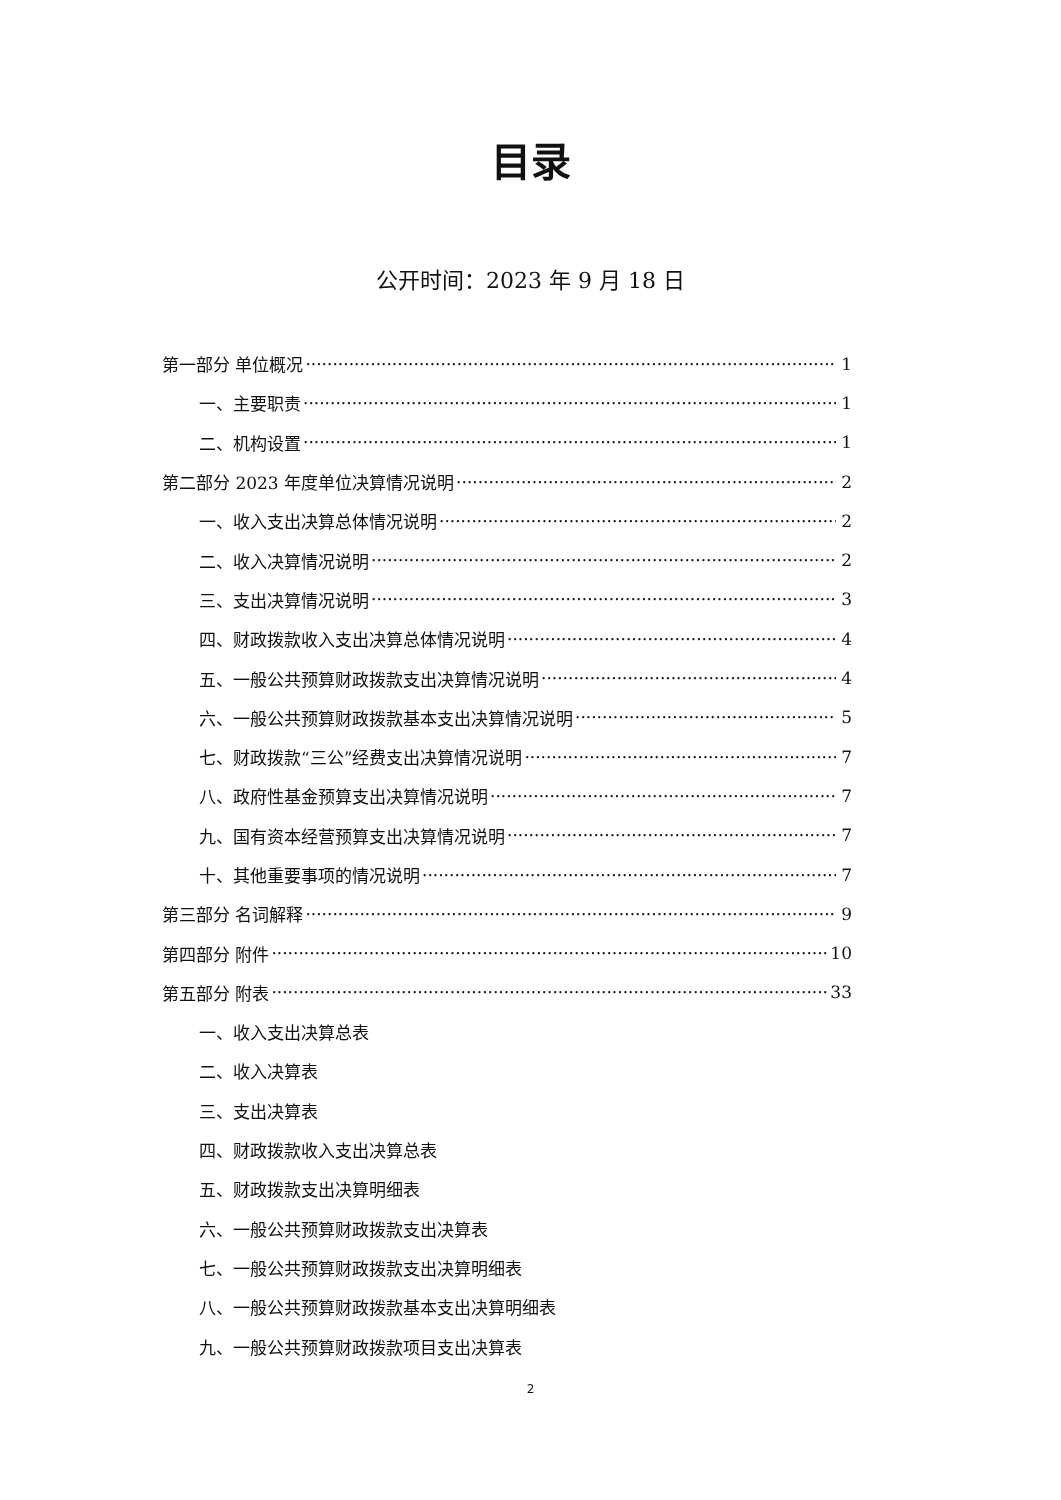目录
公开时间：2023 年 9 月 18 日
第一部分 单位概况 1
一、主要职责 1
二、机构设置 1
第二部分 2023 年度单位决算情况说明 2
一、收入支出决算总体情况说明 2
二、收入决算情况说明 2
三、支出决算情况说明 3
四、财政拨款收入支出决算总体情况说明 4
五、一般公共预算财政拨款支出决算情况说明 4
六、一般公共预算财政拨款基本支出决算情况说明 5
七、财政拨款“三公”经费支出决算情况说明 7
八、政府性基金预算支出决算情况说明 7
九、国有资本经营预算支出决算情况说明 7
十、其他重要事项的情况说明 7
第三部分 名词解释 9
第四部分 附件 10
第五部分 附表 33
一、收入支出决算总表
二、收入决算表
三、支出决算表
四、财政拨款收入支出决算总表
五、财政拨款支出决算明细表
六、一般公共预算财政拨款支出决算表
七、一般公共预算财政拨款支出决算明细表
八、一般公共预算财政拨款基本支出决算明细表
九、一般公共预算财政拨款项目支出决算表
2